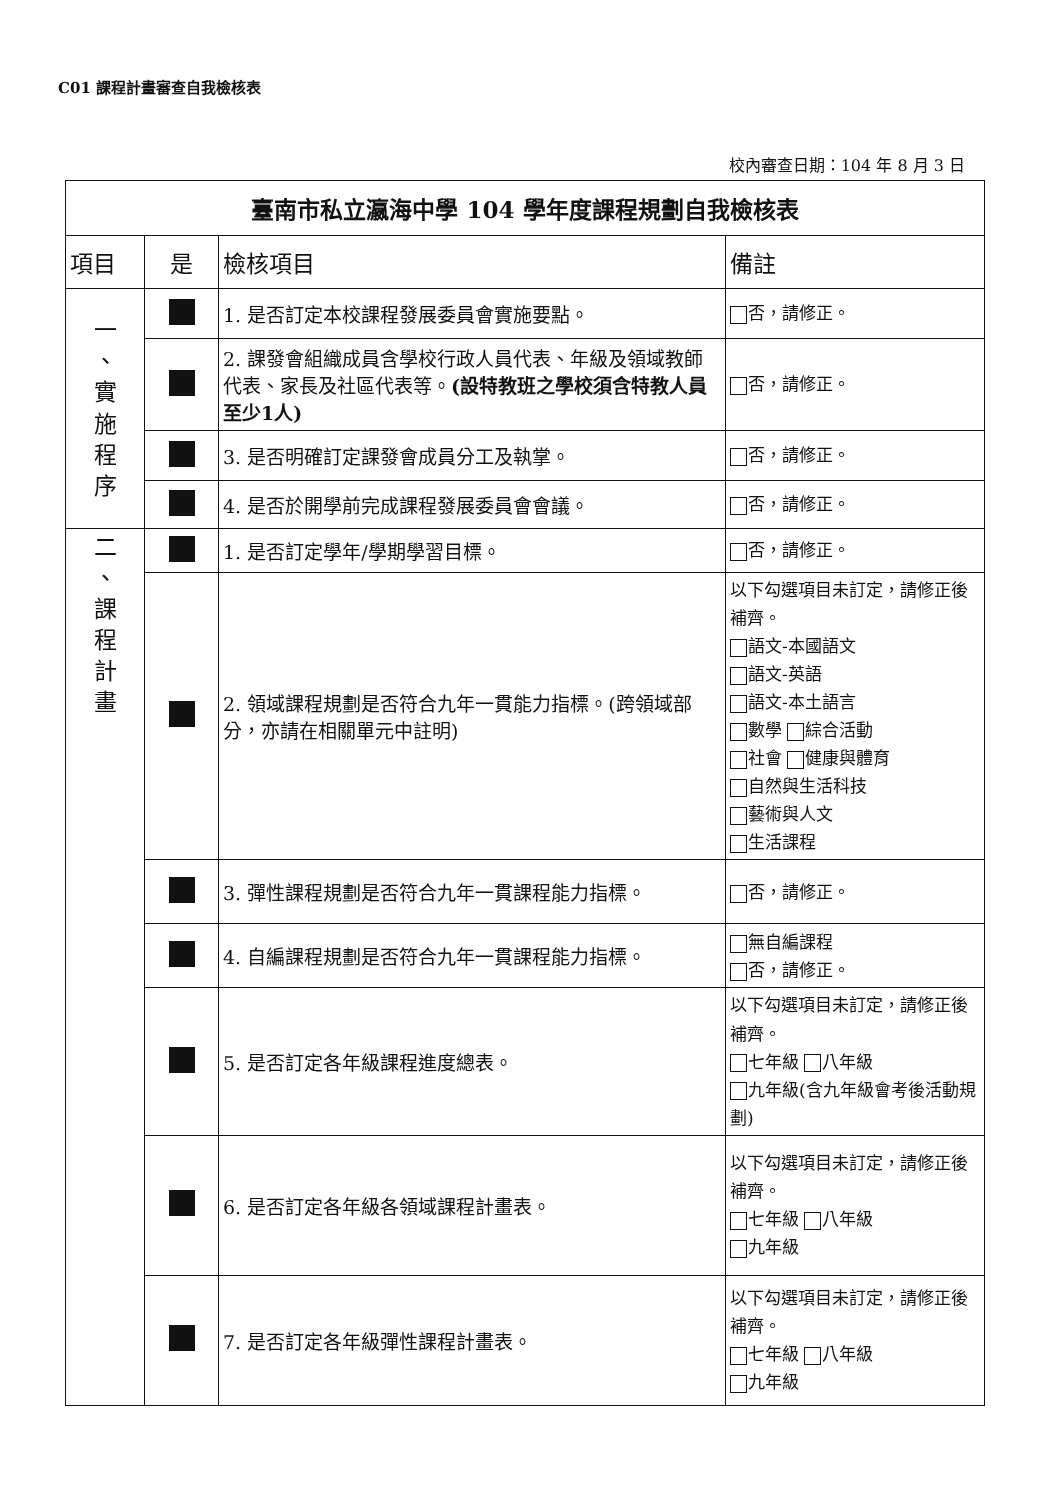C01 課程計畫審查自我檢核表
校內審查日期：104 年 8 月 3 日
| 臺南市私立瀛海中學 104 學年度課程規劃自我檢核表 | | | |
| 項目 | 是 | 檢核項目 | 備註 |
| 一 、 實 施 程 序 | | 1. 是否訂定本校課程發展委員會實施要點。 | 否，請修正。 |
| | | 2. 課發會組織成員含學校行政人員代表、年級及領域教師代表、家長及社區代表等。 (設特教班之學校須含特教人員至少1人) | 否，請修正。 |
| | | 3. 是否明確訂定課發會成員分工及執掌。 | 否，請修正。 |
| | | 4. 是否於開學前完成課程發展委員會會議。 | 否，請修正。 |
| 二 、 課 程 計 畫 | | 1. 是否訂定學年/學期學習目標。 | 否，請修正。 |
| | | 2. 領域課程規劃是否符合九年一貫能力指標。(跨領域部分，亦請在相關單元中註明) | 以下勾選項目未訂定，請修正後補齊。 語文-本國語文 語文-英語 語文-本土語言 數學 綜合活動 社會 健康與體育 自然與生活科技 藝術與人文 生活課程 |
| | | 3. 彈性課程規劃是否符合九年一貫課程能力指標。 | 否，請修正。 |
| | | 4. 自編課程規劃是否符合九年一貫課程能力指標。 | 無自編課程 否，請修正。 |
| | | 5. 是否訂定各年級課程進度總表。 | 以下勾選項目未訂定，請修正後補齊。 七年級 八年級 九年級(含九年級會考後活動規劃) |
| | | 6. 是否訂定各年級各領域課程計畫表。 | 以下勾選項目未訂定，請修正後補齊。 七年級 八年級 九年級 |
| | | 7. 是否訂定各年級彈性課程計畫表。 | 以下勾選項目未訂定，請修正後補齊。 七年級 八年級 九年級 |